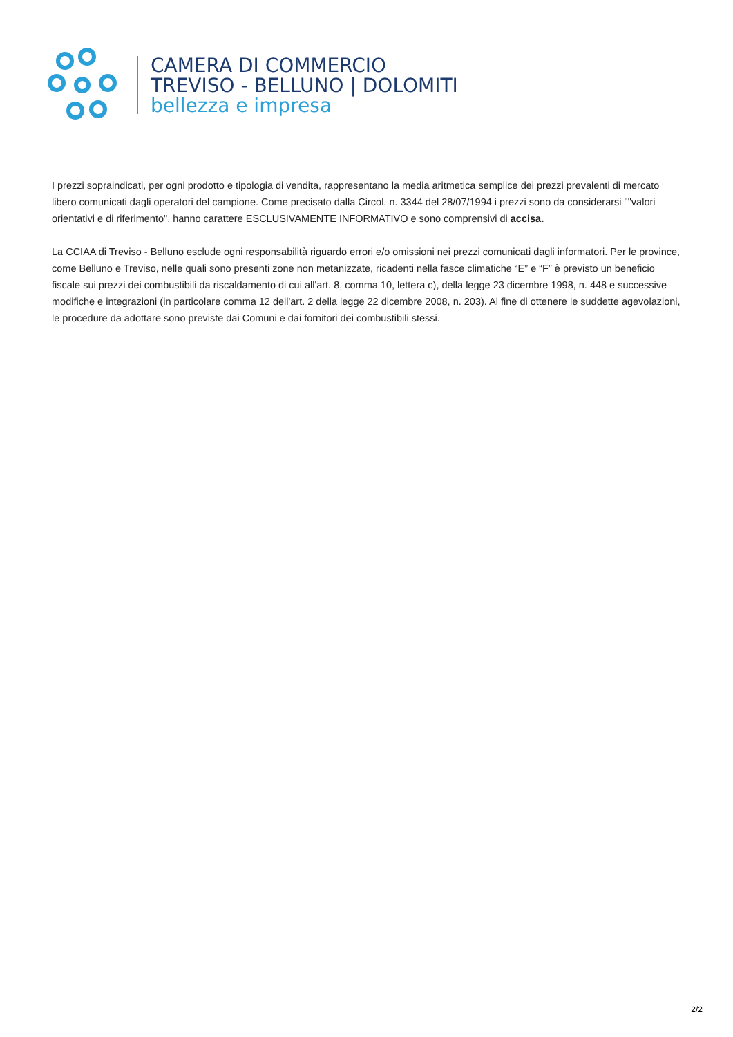CAMERA DI COMMERCIO
TREVISO - BELLUNO | DOLOMITI
bellezza e impresa
I prezzi sopraindicati, per ogni prodotto e tipologia di vendita, rappresentano la media aritmetica semplice dei prezzi prevalenti di mercato libero comunicati dagli operatori del campione. Come precisato dalla Circol. n. 3344 del 28/07/1994 i prezzi sono da considerarsi ""valori orientativi e di riferimento", hanno carattere ESCLUSIVAMENTE INFORMATIVO e sono comprensivi di accisa.
La CCIAA di Treviso - Belluno esclude ogni responsabilità riguardo errori e/o omissioni nei prezzi comunicati dagli informatori. Per le province, come Belluno e Treviso, nelle quali sono presenti zone non metanizzate, ricadenti nella fasce climatiche “E” e “F” è previsto un beneficio fiscale sui prezzi dei combustibili da riscaldamento di cui all'art. 8, comma 10, lettera c), della legge 23 dicembre 1998, n. 448 e successive modifiche e integrazioni (in particolare comma 12 dell'art. 2 della legge 22 dicembre 2008, n. 203). Al fine di ottenere le suddette agevolazioni, le procedure da adottare sono previste dai Comuni e dai fornitori dei combustibili stessi.
2/2